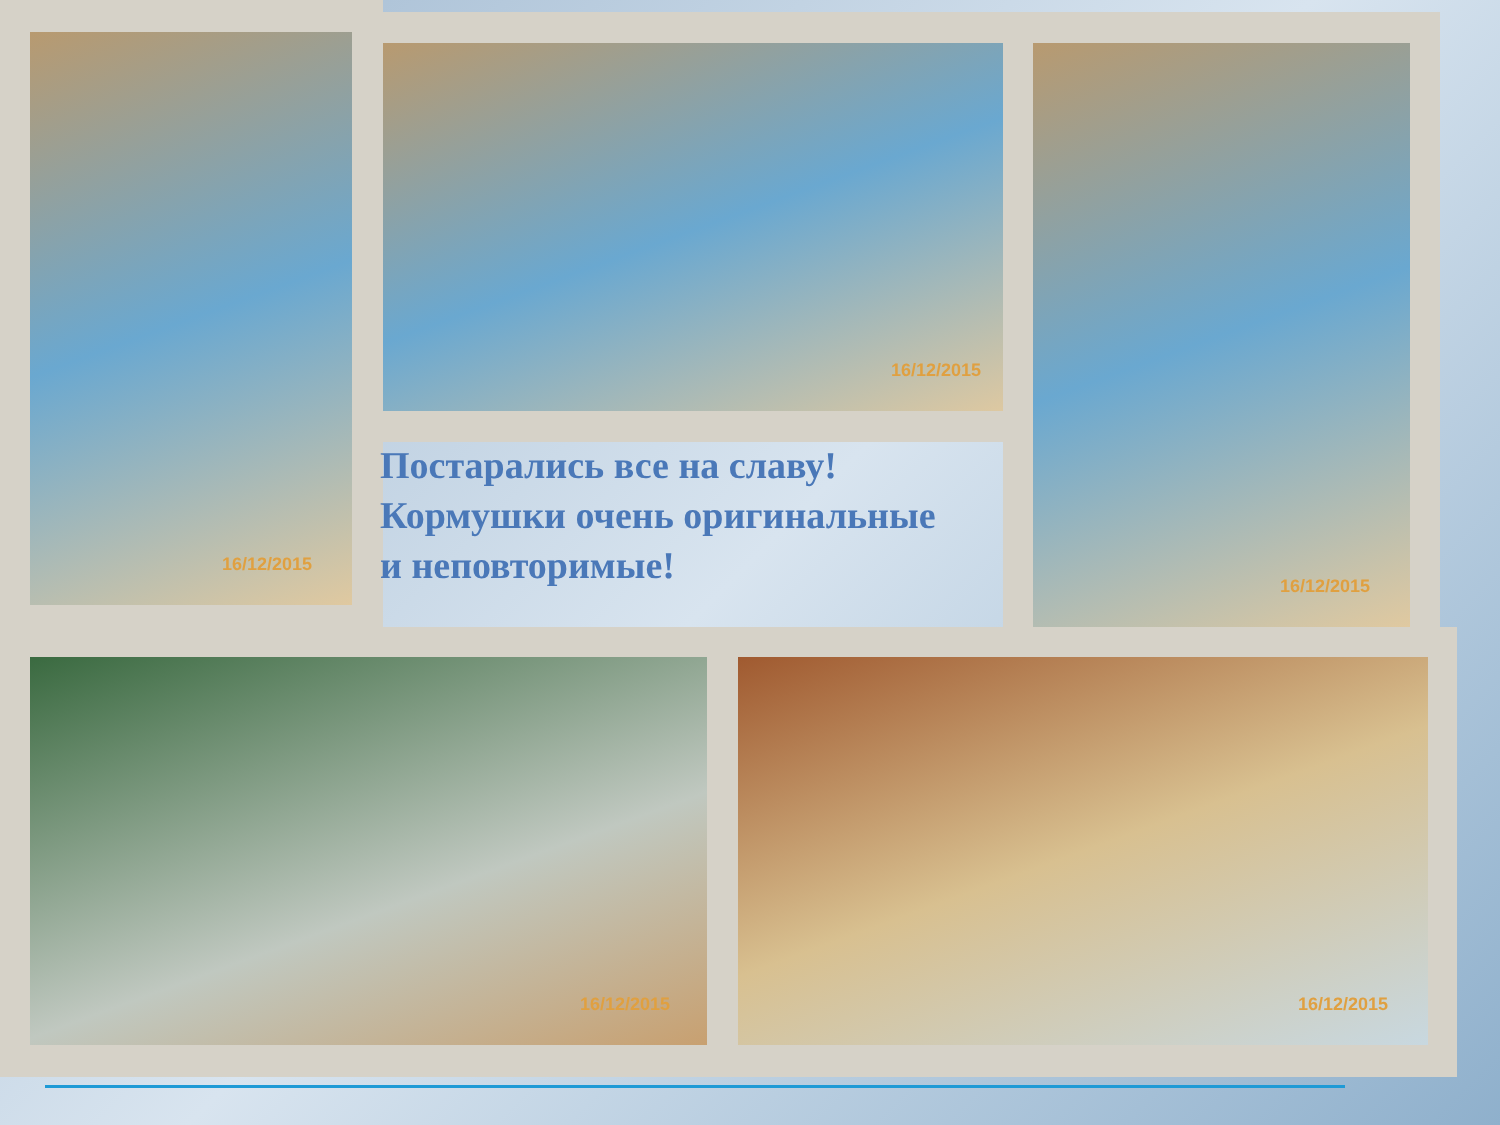16/12/2015
16/12/2015 16/12/2015
Постарались все на славу!
Кормушки очень оригинальные
и неповторимые!
16/12/2015 16/12/2015